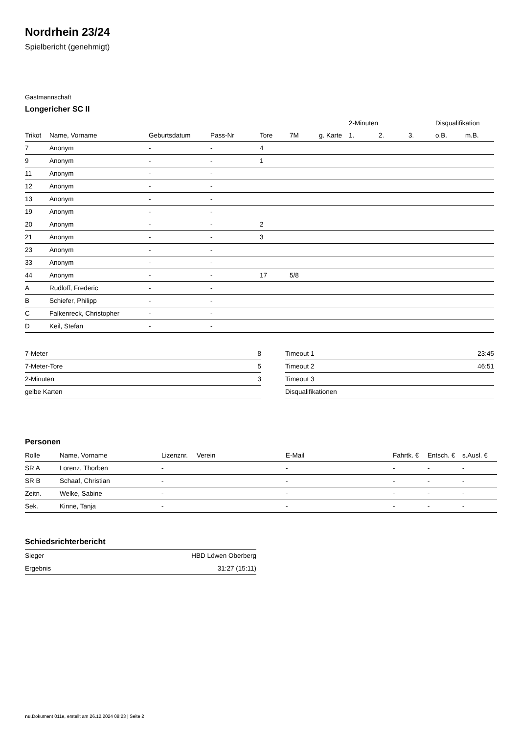Nordrhein 23/24
Spielbericht (genehmigt)
Gastmannschaft
Longericher SC II
| | | | | | | | 2-Minuten | | | Disqualifikation | |
| Trikot | Name, Vorname | Geburtsdatum | Pass-Nr | Tore | 7M | g. Karte | 1. | 2. | 3. | o.B. | m.B. |
| 7 | Anonym | - | - | 4 | | | | | | | |
| 9 | Anonym | - | - | 1 | | | | | | | |
| 11 | Anonym | - | - | | | | | | | | |
| 12 | Anonym | - | - | | | | | | | | |
| 13 | Anonym | - | - | | | | | | | | |
| 19 | Anonym | - | - | | | | | | | | |
| 20 | Anonym | - | - | 2 | | | | | | | |
| 21 | Anonym | - | - | 3 | | | | | | | |
| 23 | Anonym | - | - | | | | | | | | |
| 33 | Anonym | - | - | | | | | | | | |
| 44 | Anonym | - | - | 17 | 5/8 | | | | | | |
| A | Rudloff, Frederic | - | - | | | | | | | | |
| B | Schiefer, Philipp | - | - | | | | | | | | |
| C | Falkenreck, Christopher | - | - | | | | | | | | |
| D | Keil, Stefan | - | - | | | | | | | | |
| 7-Meter | 8 |
| 7-Meter-Tore | 5 |
| 2-Minuten | 3 |
| gelbe Karten | |
| Timeout 1 | 23:45 |
| Timeout 2 | 46:51 |
| Timeout 3 | |
| Disqualifikationen | |
Personen
| Rolle | Name, Vorname | Lizenznr. | Verein | E-Mail | Fahrtk. € | Entsch. € | s.Ausl. € |
| --- | --- | --- | --- | --- | --- | --- | --- |
| SR A | Lorenz, Thorben | - | | - | - | - | - |
| SR B | Schaaf, Christian | - | | - | - | - | - |
| Zeitn. | Welke, Sabine | - | | - | - | - | - |
| Sek. | Kinne, Tanja | - | | - | - | - | - |
Schiedsrichterbericht
| Sieger | HBD Löwen Oberberg |
| Ergebnis | 31:27 (15:11) |
nu.Dokument 011e, erstellt am 26.12.2024 08:23 | Seite 2